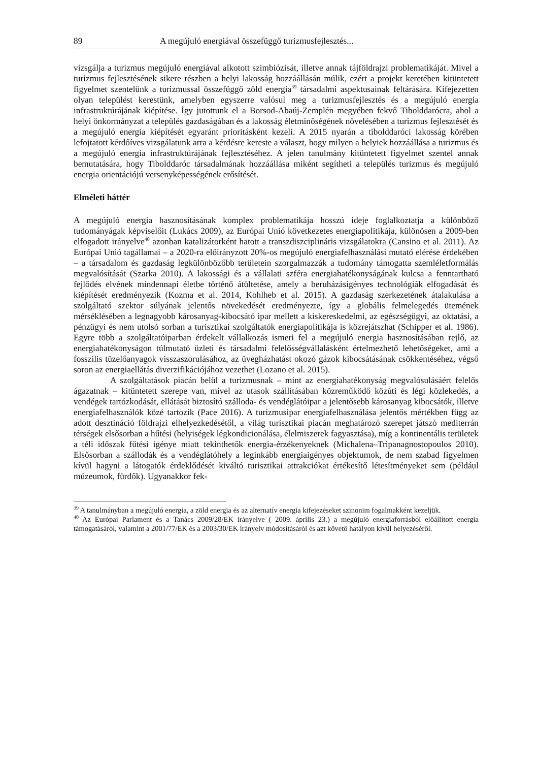89 A megújuló energiával összefüggő turizmusfejlesztés...
vizsgálja a turizmus megújuló energiával alkotott szimbiózisát, illetve annak tájföldrajzi problematikáját. Mivel a turizmus fejlesztésének sikere részben a helyi lakosság hozzáállásán múlik, ezért a projekt keretében kitüntetett figyelmet szentelünk a turizmussal összefüggő zöld energia<sup>39</sup> társadalmi aspektusainak feltárására. Kifejezetten olyan települést kerestünk, amelyben egyszerre valósul meg a turizmusfejlesztés és a megújuló energia infrastruktúrájának kiépítése. Így jutottunk el a Borsod-Abaúj-Zemplén megyében fekvő Tibolddarócra, ahol a helyi önkormányzat a település gazdaságában és a lakosság életminőségének növelésében a turizmus fejlesztését és a megújuló energia kiépítését egyaránt prioritásként kezeli. A 2015 nyarán a tibolddaróci lakosság körében lefojtatott kérdőíves vizsgálatunk arra a kérdésre kereste a választ, hogy milyen a helyiek hozzáállása a turizmus és a megújuló energia infrastruktúrájának fejlesztéséhez. A jelen tanulmány kitüntetett figyelmet szentel annak bemutatására, hogy Tibolddaróc társadalmának hozzáállása miként segítheti a település turizmus és megújuló energia orientációjú versenyképességének erősítését.
Elméleti háttér
A megújuló energia hasznosításának komplex problematikája hosszú ideje foglalkoztatja a különböző tudományágak képviselőit (Lukács 2009), az Európai Unió következetes energiapolitikája, különösen a 2009-ben elfogadott irányelve<sup>40</sup> azonban katalizátorként hatott a transzdiszciplináris vizsgálatokra (Cansino et al. 2011). Az Európai Unió tagállamai – a 2020-ra előirányzott 20%-os megújuló energiafelhasználási mutató elérése érdekében – a társadalom és gazdaság legkülönbözőbb területein szorgalmazzák a tudomány támogatta szemléletformálás megvalósítását (Szarka 2010). A lakossági és a vállalati szféra energiahatékonyságának kulcsa a fenntartható fejlődés elvének mindennapi életbe történő átültetése, amely a beruházásigényes technológiák elfogadását és kiépítését eredményezik (Kozma et al. 2014, Kohlheb et al. 2015). A gazdaság szerkezetének átalakulása a szolgáltató szektor súlyának jelentős növekedését eredményezte, így a globális felmelegedés ütemének mérséklésében a legnagyobb károsanyag-kibocsátó ipar mellett a kiskereskedelmi, az egészségügyi, az oktatási, a pénzügyi és nem utolsó sorban a turisztikai szolgáltatók energiapolitikája is közrejátszhat (Schipper et al. 1986). Egyre több a szolgáltatóiparban érdekelt vállalkozás ismeri fel a megújuló energia hasznosításában rejlő, az energiahatékonyságon túlmutató üzleti és társadalmi felelősségvállalásként értelmezhető lehetőségeket, ami a fosszilis tüzelőanyagok visszaszorulásához, az üvegházhatást okozó gázok kibocsátásának csökkentéséhez, végső soron az energiaellátás diverzifikációjához vezethet (Lozano et al. 2015).
A szolgáltatások piacán belül a turizmusnak – mint az energiahatékonyság megvalósulásáért felelős ágazatnak – kitüntetett szerepe van, mivel az utasok szállításában közreműködő közúti és légi közlekedés, a vendégek tartózkodását, ellátását biztosító szálloda- és vendéglátóipar a jelentősebb károsanyag kibocsátók, illetve energiafelhasználók közé tartozik (Pace 2016). A turizmusipar energiafelhasználása jelentős mértékben függ az adott desztináció földrajzi elhelyezkedésétől, a világ turisztikai piacán meghatározó szerepet játszó mediterrán térségek elsősorban a hűtési (helyiségek légkondicionálása, élelmiszerek fagyasztása), míg a kontinentális területek a téli időszak fűtési igénye miatt tekinthetők energia-érzékenyeknek (Michalena–Tripanagnostopoulos 2010). Elsősorban a szállodák és a vendéglátóhely a leginkább energiaigényes objektumok, de nem szabad figyelmen kívül hagyni a látogatók érdeklődését kiváltó turisztikai attrakciókat értékesítő létesítményeket sem (például múzeumok, fürdők). Ugyanakkor fek-
<sup>39</sup> A tanulmányban a megújuló energia, a zöld energia és az alternatív energia kifejezéseket szinonim fogalmakként kezeljük.
<sup>40</sup> Az Európai Parlament és a Tanács 2009/28/EK irányelve ( 2009. április 23.) a megújuló energiaforrásból előállított energia támogatásáról, valamint a 2001/77/EK és a 2003/30/EK irányelv módosításáról és azt követő hatályon kívül helyezéséről.